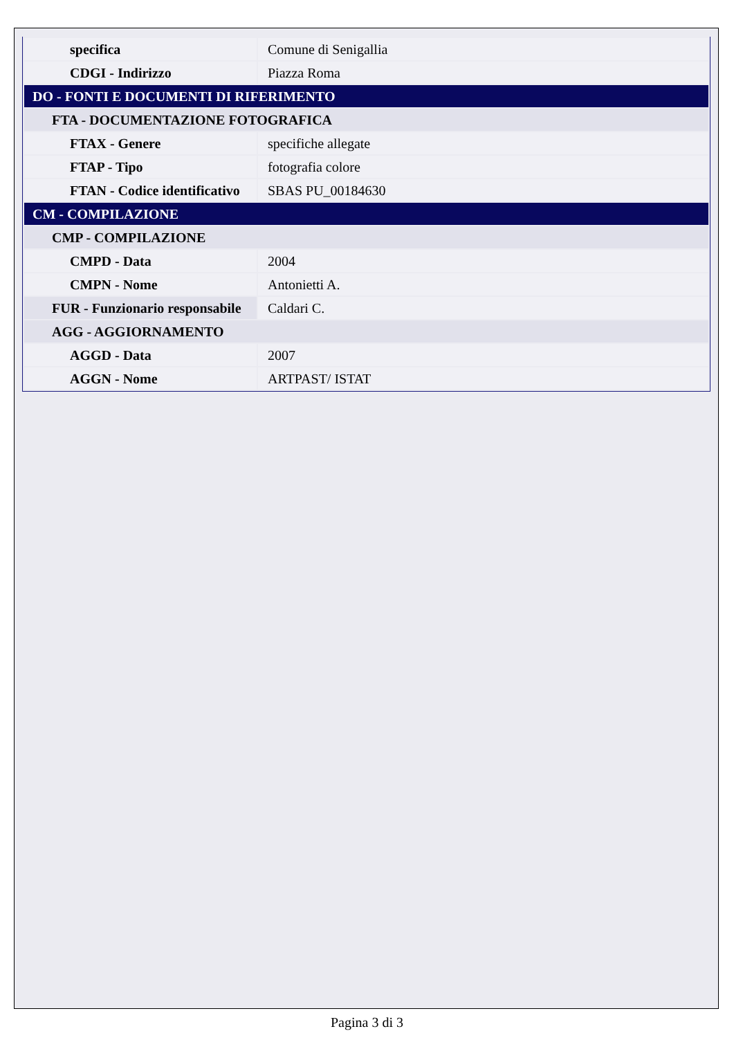| specifica | Comune di Senigallia |
| CDGI - Indirizzo | Piazza Roma |
| DO - FONTI E DOCUMENTI DI RIFERIMENTO | |
| FTA - DOCUMENTAZIONE FOTOGRAFICA | |
| FTAX - Genere | specifiche allegate |
| FTAP - Tipo | fotografia colore |
| FTAN - Codice identificativo | SBAS PU_00184630 |
| CM - COMPILAZIONE | |
| CMP - COMPILAZIONE | |
| CMPD - Data | 2004 |
| CMPN - Nome | Antonietti A. |
| FUR - Funzionario responsabile | Caldari C. |
| AGG - AGGIORNAMENTO | |
| AGGD - Data | 2007 |
| AGGN - Nome | ARTPAST/ ISTAT |
Pagina 3 di 3